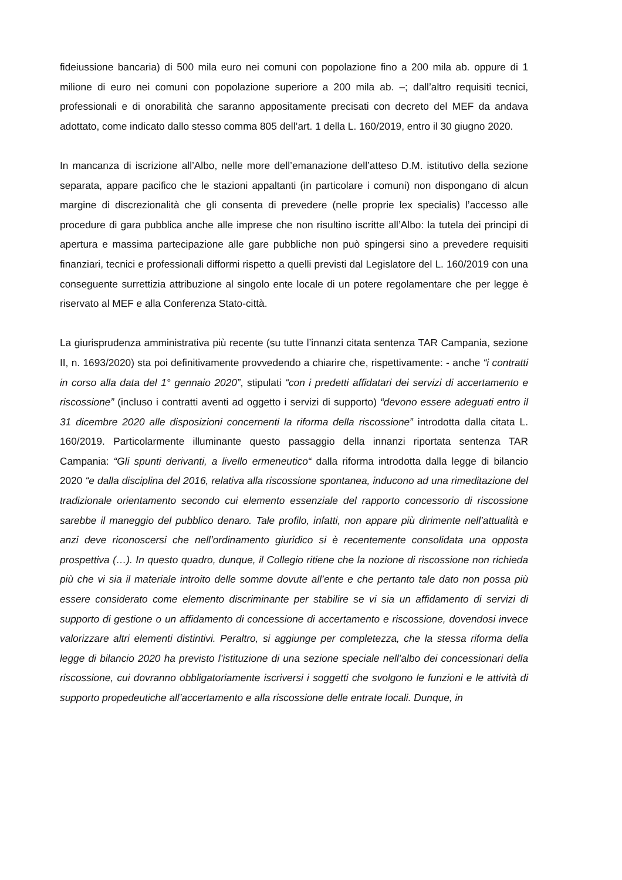fideiussione bancaria) di 500 mila euro nei comuni con popolazione fino a 200 mila ab. oppure di 1 milione di euro nei comuni con popolazione superiore a 200 mila ab. –; dall’altro requisiti tecnici, professionali e di onorabilità che saranno appositamente precisati con decreto del MEF da andava adottato, come indicato dallo stesso comma 805 dell’art. 1 della L. 160/2019, entro il 30 giugno 2020.
In mancanza di iscrizione all’Albo, nelle more dell’emanazione dell’atteso D.M. istitutivo della sezione separata, appare pacifico che le stazioni appaltanti (in particolare i comuni) non dispongano di alcun margine di discrezionalità che gli consenta di prevedere (nelle proprie lex specialis) l’accesso alle procedure di gara pubblica anche alle imprese che non risultino iscritte all’Albo: la tutela dei principi di apertura e massima partecipazione alle gare pubbliche non può spingersi sino a prevedere requisiti finanziari, tecnici e professionali difformi rispetto a quelli previsti dal Legislatore del L. 160/2019 con una conseguente surrettizia attribuzione al singolo ente locale di un potere regolamentare che per legge è riservato al MEF e alla Conferenza Stato-città.
La giurisprudenza amministrativa più recente (su tutte l’innanzi citata sentenza TAR Campania, sezione II, n. 1693/2020) sta poi definitivamente provvedendo a chiarire che, rispettivamente: - anche “i contratti in corso alla data del 1° gennaio 2020”, stipulati “con i predetti affidatari dei servizi di accertamento e riscossione” (incluso i contratti aventi ad oggetto i servizi di supporto) “devono essere adeguati entro il 31 dicembre 2020 alle disposizioni concernenti la riforma della riscossione” introdotta dalla citata L. 160/2019. Particolarmente illuminante questo passaggio della innanzi riportata sentenza TAR Campania: “Gli spunti derivanti, a livello ermeneutico“ dalla riforma introdotta dalla legge di bilancio 2020 “e dalla disciplina del 2016, relativa alla riscossione spontanea, inducono ad una rimeditazione del tradizionale orientamento secondo cui elemento essenziale del rapporto concessorio di riscossione sarebbe il maneggio del pubblico denaro. Tale profilo, infatti, non appare più dirimente nell’attualità e anzi deve riconoscersi che nell’ordinamento giuridico si è recentemente consolidata una opposta prospettiva (…). In questo quadro, dunque, il Collegio ritiene che la nozione di riscossione non richieda più che vi sia il materiale introito delle somme dovute all’ente e che pertanto tale dato non possa più essere considerato come elemento discriminante per stabilire se vi sia un affidamento di servizi di supporto di gestione o un affidamento di concessione di accertamento e riscossione, dovendosi invece valorizzare altri elementi distintivi. Peraltro, si aggiunge per completezza, che la stessa riforma della legge di bilancio 2020 ha previsto l’istituzione di una sezione speciale nell’albo dei concessionari della riscossione, cui dovranno obbligatoriamente iscriversi i soggetti che svolgono le funzioni e le attività di supporto propedeutiche all’accertamento e alla riscossione delle entrate locali. Dunque, in